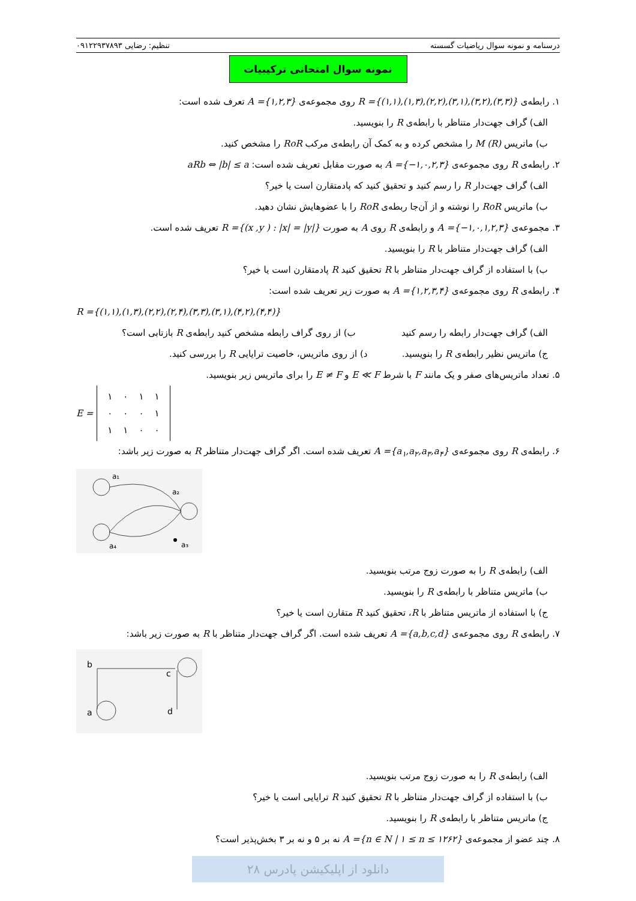درسنامه و نمونه سوال ریاضیات گسسته تنظیم: رضایی ۰۹۱۲۲۹۳۷۸۹۳
نمونه سوال امتحانی ترکیبیات
۱. رابطه‌ی R ={(۱,۱),(۱,۳),(۲,۲),(۳,۱),(۳,۲),(۳,۳)} روی مجموعه‌ی A ={۱,۲,۳} تعرف شده است:
الف) گراف جهت‌دار متناظر با رابطه‌ی R را بنویسید.
ب) ماتریس M (R) را مشخص کرده و به کمک آن رابطه‌ی مرکب RoR را مشخص کنید.
۲. رابطه‌ی R روی مجموعه‌ی A ={−۱,۰,۲,۳} به صورت مقابل تعریف شده است: aRb ⇔ |b| ≤ a
الف) گراف جهت‌دار R را رسم کنید و تحقیق کنید که پادمتقارن است یا خیر؟
ب) ماتریس RoR را نوشته و از آن‌جا ربطه‌ی RoR را با عضوهایش نشان دهید.
۳. مجموعه‌ی A ={−۱,۰,۱,۲,۳} و رابطه‌ی R روی A به صورت R ={(x ,y ) : |x| = |y|} تعریف شده است.
الف) گراف جهت‌دار متناظر با R را بنویسید.
ب) با استفاده از گراف جهت‌دار متناظر با R تحقیق کنید R پادمتقارن است یا خیر؟
۴. رابطه‌ی R روی مجموعه‌ی A ={۱,۲,۳,۴} به صورت زیر تعریف شده است:
R ={(۱,۱),(۱,۳),(۲,۲),(۲,۴),(۳,۳),(۳,۱),(۴,۲),(۴,۴)}
الف) گراف جهت‌دار رابطه را رسم کنید ب) از روی گراف رابطه مشخص کنید رابطه‌ی R بازتابی است؟
ج) ماتریس نظیر رابطه‌ی R را بنویسید. د) از روی ماتریس، خاصیت ترایایی R را بررسی کنید.
۵. تعداد ماتریس‌های صفر و یک مانند F با شرط E ≪ F و E ≠ F را برای ماتریس زیر بنویسید.
E =
| ۱ | ۰ | ۱ | ۱ |
| ۰ | ۰ | ۰ | ۱ |
| ۱ | ۱ | ۰ | ۰ |
۶. رابطه‌ی R روی مجموعه‌ی A ={a<sub>۱</sub>,a<sub>۲</sub>,a<sub>۳</sub>,a<sub>۴</sub>} تعریف شده است. اگر گراف جهت‌دار متناظر R به صورت زیر باشد:
a₁
a₂
a₃
a₄
الف) رابطه‌ی R را به صورت زوج مرتب بنویسید.
ب) ماتریس متناظر با رابطه‌ی R را بنویسید.
ج) با استفاده از ماتریس متناظر با R، تحقیق کنید R متقارن است یا خیر؟
۷. رابطه‌ی R روی مجموعه‌ی A ={a,b,c,d} تعریف شده است. اگر گراف جهت‌دار متناظر با R به صورت زیر باشد:
b
c
a
d
الف) رابطه‌ی R را به صورت زوج مرتب بنویسید.
ب) با استفاده از گراف جهت‌دار متناظر با R تحقیق کنید R ترایایی است یا خیر؟
ج) ماتریس متناظر با رابطه‌ی R را بنویسید.
۸. چند عضو از مجموعه‌ی A ={n ∈ N | ۱ ≤ n ≤ ۱۲۶۲} نه بر ۵ و نه بر ۳ بخش‌پذیر است؟
دانلود از اپلیکیشن پادرس ۲۸